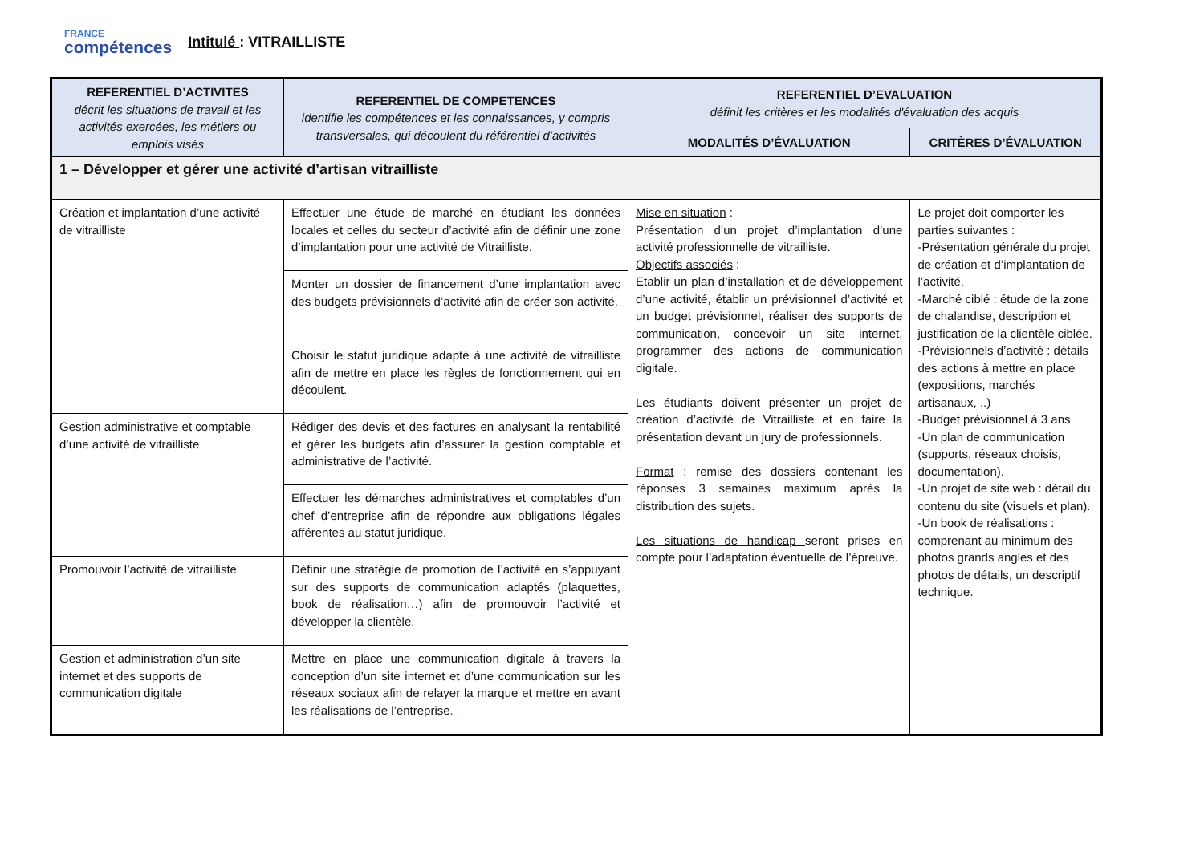FRANCE
compétences
Intitulé : VITRAILLISTE
| REFERENTIEL D’ACTIVITES décrit les situations de travail et les activités exercées, les métiers ou emplois visés | REFERENTIEL DE COMPETENCES identifie les compétences et les connaissances, y compris transversales, qui découlent du référentiel d’activités | REFERENTIEL D’EVALUATION définit les critères et les modalités d'évaluation des acquis | |
| --- | --- | --- | --- |
| | | MODALITÉS D’ÉVALUATION | CRITÈRES D’ÉVALUATION |
| 1 – Développer et gérer une activité d’artisan vitrailliste | | | |
| Création et implantation d’une activité de vitrailliste | Effectuer une étude de marché en étudiant les données locales et celles du secteur d’activité afin de définir une zone d’implantation pour une activité de Vitrailliste. | Mise en situation : Présentation d’un projet d’implantation d’une activité professionnelle de vitrailliste. Objectifs associés : Etablir un plan d’installation et de développement d’une activité, établir un prévisionnel d’activité et un budget prévisionnel, réaliser des supports de communication, concevoir un site internet, programmer des actions de communication digitale. Les étudiants doivent présenter un projet de création d’activité de Vitrailliste et en faire la présentation devant un jury de professionnels. Format : remise des dossiers contenant les réponses 3 semaines maximum après la distribution des sujets. Les situations de handicap seront prises en compte pour l’adaptation éventuelle de l’épreuve. | Le projet doit comporter les parties suivantes : -Présentation générale du projet de création et d’implantation de l’activité. -Marché ciblé : étude de la zone de chalandise, description et justification de la clientèle ciblée. -Prévisionnels d’activité : détails des actions à mettre en place (expositions, marchés artisanaux, ..) -Budget prévisionnel à 3 ans -Un plan de communication (supports, réseaux choisis, documentation). -Un projet de site web : détail du contenu du site (visuels et plan). -Un book de réalisations : comprenant au minimum des photos grands angles et des photos de détails, un descriptif technique. |
| | Monter un dossier de financement d’une implantation avec des budgets prévisionnels d’activité afin de créer son activité. | | |
| | Choisir le statut juridique adapté à une activité de vitrailliste afin de mettre en place les règles de fonctionnement qui en découlent. | | |
| Gestion administrative et comptable d’une activité de vitrailliste | Rédiger des devis et des factures en analysant la rentabilité et gérer les budgets afin d’assurer la gestion comptable et administrative de l’activité. | | |
| | Effectuer les démarches administratives et comptables d’un chef d’entreprise afin de répondre aux obligations légales afférentes au statut juridique. | | |
| Promouvoir l’activité de vitrailliste | Définir une stratégie de promotion de l’activité en s’appuyant sur des supports de communication adaptés (plaquettes, book de réalisation…) afin de promouvoir l’activité et développer la clientèle. | | |
| Gestion et administration d’un site internet et des supports de communication digitale | Mettre en place une communication digitale à travers la conception d’un site internet et d’une communication sur les réseaux sociaux afin de relayer la marque et mettre en avant les réalisations de l’entreprise . | | |